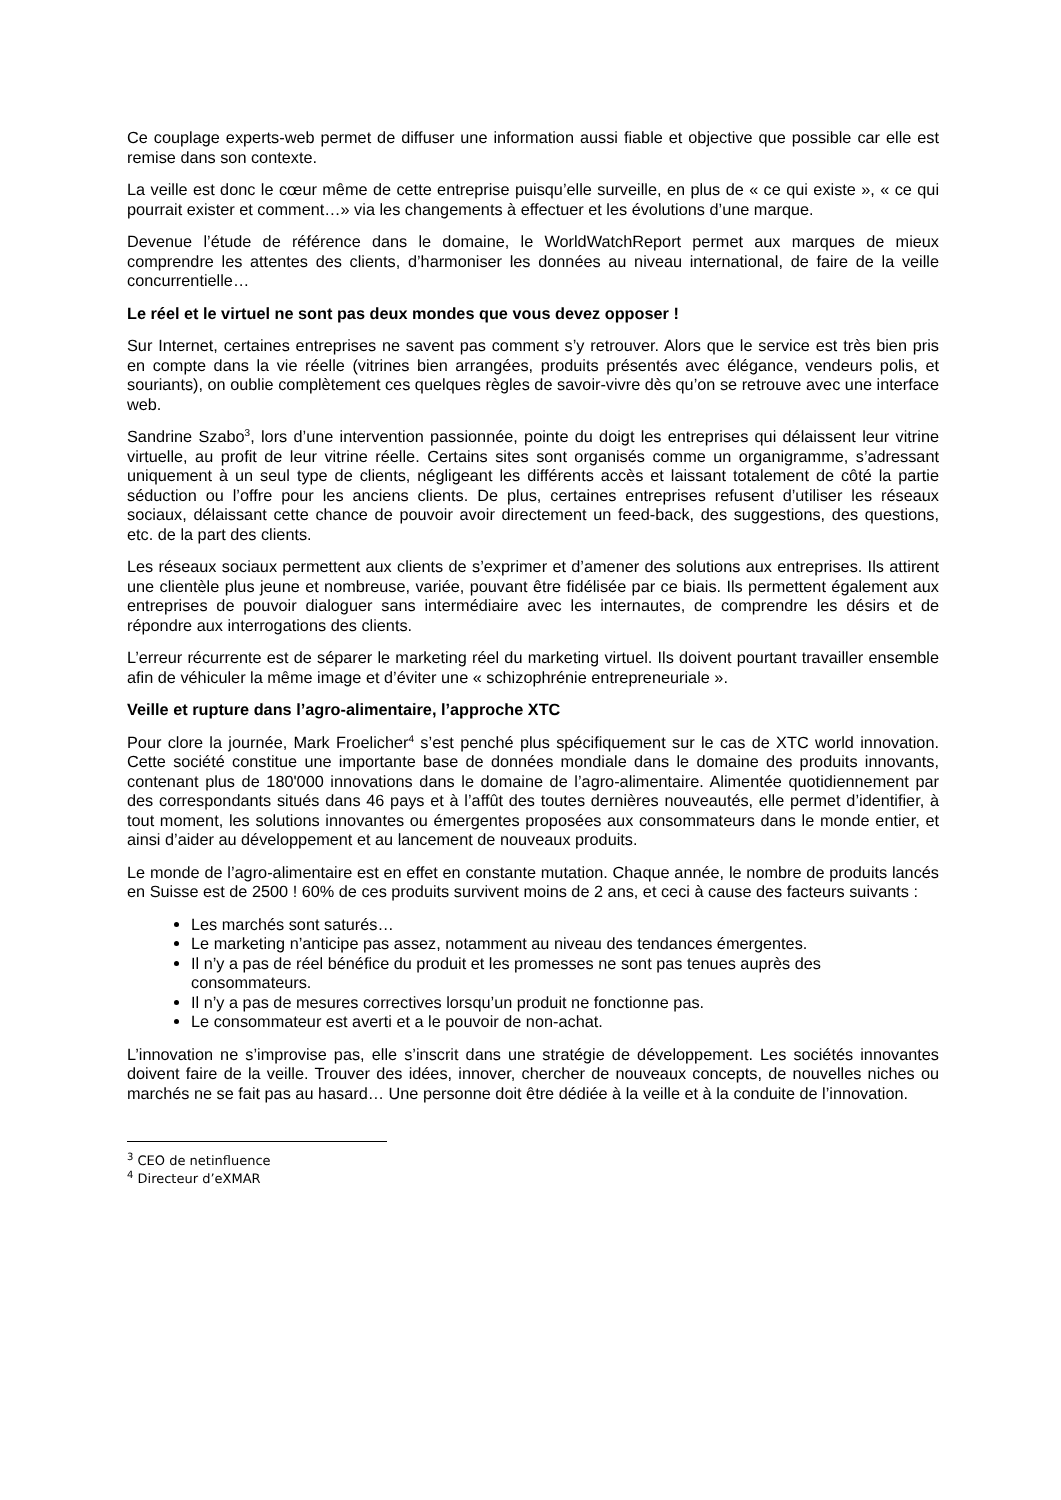Ce couplage experts-web permet de diffuser une information aussi fiable et objective que possible car elle est remise dans son contexte.
La veille est donc le cœur même de cette entreprise puisqu’elle surveille, en plus de « ce qui existe », « ce qui pourrait exister et comment…» via les changements à effectuer et les évolutions d’une marque.
Devenue l’étude de référence dans le domaine, le WorldWatchReport permet aux marques de mieux comprendre les attentes des clients, d’harmoniser les données au niveau international, de faire de la veille concurrentielle…
Le réel et le virtuel ne sont pas deux mondes que vous devez opposer !
Sur Internet, certaines entreprises ne savent pas comment s’y retrouver. Alors que le service est très bien pris en compte dans la vie réelle (vitrines bien arrangées, produits présentés avec élégance, vendeurs polis, et souriants), on oublie complètement ces quelques règles de savoir-vivre dès qu’on se retrouve avec une interface web.
Sandrine Szabo<sup>3</sup>, lors d’une intervention passionnée, pointe du doigt les entreprises qui délaissent leur vitrine virtuelle, au profit de leur vitrine réelle. Certains sites sont organisés comme un organigramme, s’adressant uniquement à un seul type de clients, négligeant les différents accès et laissant totalement de côté la partie séduction ou l’offre pour les anciens clients. De plus, certaines entreprises refusent d’utiliser les réseaux sociaux, délaissant cette chance de pouvoir avoir directement un feed-back, des suggestions, des questions, etc. de la part des clients.
Les réseaux sociaux permettent aux clients de s’exprimer et d’amener des solutions aux entreprises. Ils attirent une clientèle plus jeune et nombreuse, variée, pouvant être fidélisée par ce biais. Ils permettent également aux entreprises de pouvoir dialoguer sans intermédiaire avec les internautes, de comprendre les désirs et de répondre aux interrogations des clients.
L’erreur récurrente est de séparer le marketing réel du marketing virtuel. Ils doivent pourtant travailler ensemble afin de véhiculer la même image et d’éviter une « schizophrénie entrepreneuriale ».
Veille et rupture dans l’agro-alimentaire, l’approche XTC
Pour clore la journée, Mark Froelicher<sup>4</sup> s’est penché plus spécifiquement sur le cas de XTC world innovation. Cette société constitue une importante base de données mondiale dans le domaine des produits innovants, contenant plus de 180'000 innovations dans le domaine de l’agro-alimentaire. Alimentée quotidiennement par des correspondants situés dans 46 pays et à l’affût des toutes dernières nouveautés, elle permet d’identifier, à tout moment, les solutions innovantes ou émergentes proposées aux consommateurs dans le monde entier, et ainsi d’aider au développement et au lancement de nouveaux produits.
Le monde de l’agro-alimentaire est en effet en constante mutation. Chaque année, le nombre de produits lancés en Suisse est de 2500 ! 60% de ces produits survivent moins de 2 ans, et ceci à cause des facteurs suivants :
Les marchés sont saturés…
Le marketing n’anticipe pas assez, notamment au niveau des tendances émergentes.
Il n’y a pas de réel bénéfice du produit et les promesses ne sont pas tenues auprès des consommateurs.
Il n’y a pas de mesures correctives lorsqu’un produit ne fonctionne pas.
Le consommateur est averti et a le pouvoir de non-achat.
L’innovation ne s’improvise pas, elle s’inscrit dans une stratégie de développement. Les sociétés innovantes doivent faire de la veille. Trouver des idées, innover, chercher de nouveaux concepts, de nouvelles niches ou marchés ne se fait pas au hasard… Une personne doit être dédiée à la veille et à la conduite de l’innovation.
<sup>3</sup> CEO de netinfluence
<sup>4</sup> Directeur d’eXMAR